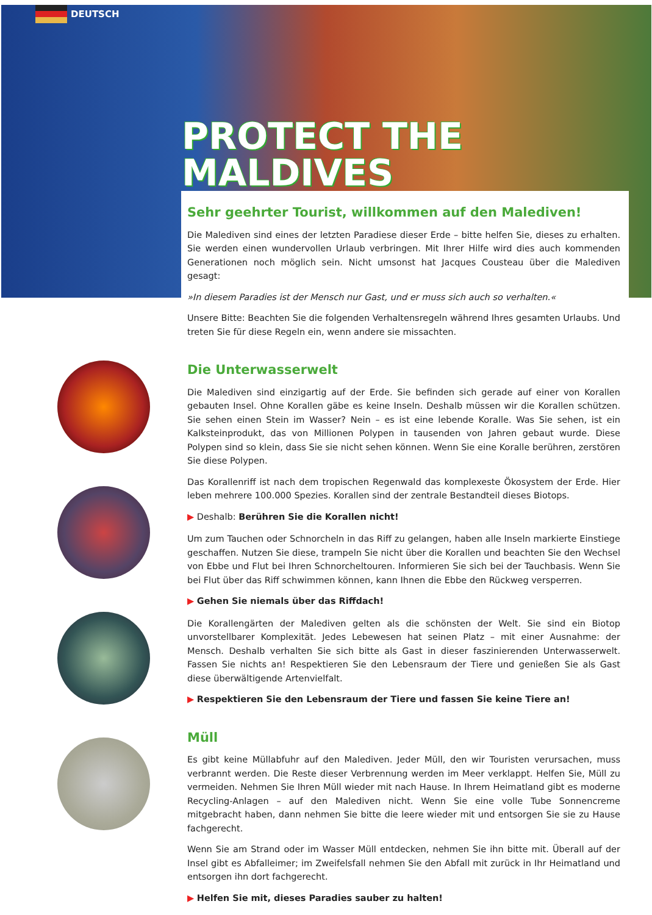DEUTSCH
PROTECT THE MALDIVES
Sehr geehrter Tourist, willkommen auf den Malediven!
Die Malediven sind eines der letzten Paradiese dieser Erde – bitte helfen Sie, dieses zu erhalten. Sie werden einen wundervollen Urlaub verbringen. Mit Ihrer Hilfe wird dies auch kommenden Generationen noch möglich sein. Nicht umsonst hat Jacques Cousteau über die Malediven gesagt:
»In diesem Paradies ist der Mensch nur Gast, und er muss sich auch so verhalten.«
Unsere Bitte: Beachten Sie die folgenden Verhaltensregeln während Ihres gesamten Urlaubs. Und treten Sie für diese Regeln ein, wenn andere sie missachten.
Die Unterwasserwelt
Die Malediven sind einzigartig auf der Erde. Sie befinden sich gerade auf einer von Korallen gebauten Insel. Ohne Korallen gäbe es keine Inseln. Deshalb müssen wir die Korallen schützen. Sie sehen einen Stein im Wasser? Nein – es ist eine lebende Koralle. Was Sie sehen, ist ein Kalksteinprodukt, das von Millionen Polypen in tausenden von Jahren gebaut wurde. Diese Polypen sind so klein, dass Sie sie nicht sehen können. Wenn Sie eine Koralle berühren, zerstören Sie diese Polypen.
Das Korallenriff ist nach dem tropischen Regenwald das komplexeste Ökosystem der Erde. Hier leben mehrere 100.000 Spezies. Korallen sind der zentrale Bestandteil dieses Biotops.
▶ Deshalb: Berühren Sie die Korallen nicht!
Um zum Tauchen oder Schnorcheln in das Riff zu gelangen, haben alle Inseln markierte Einstiege geschaffen. Nutzen Sie diese, trampeln Sie nicht über die Korallen und beachten Sie den Wechsel von Ebbe und Flut bei Ihren Schnorcheltouren. Informieren Sie sich bei der Tauchbasis. Wenn Sie bei Flut über das Riff schwimmen können, kann Ihnen die Ebbe den Rückweg versperren.
▶ Gehen Sie niemals über das Riffdach!
Die Korallengärten der Malediven gelten als die schönsten der Welt. Sie sind ein Biotop unvorstellbarer Komplexität. Jedes Lebewesen hat seinen Platz – mit einer Ausnahme: der Mensch. Deshalb verhalten Sie sich bitte als Gast in dieser faszinierenden Unterwasserwelt. Fassen Sie nichts an! Respektieren Sie den Lebensraum der Tiere und genießen Sie als Gast diese überwältigende Artenvielfalt.
▶ Respektieren Sie den Lebensraum der Tiere und fassen Sie keine Tiere an!
Müll
Es gibt keine Müllabfuhr auf den Malediven. Jeder Müll, den wir Touristen verursachen, muss verbrannt werden. Die Reste dieser Verbrennung werden im Meer verklappt. Helfen Sie, Müll zu vermeiden. Nehmen Sie Ihren Müll wieder mit nach Hause. In Ihrem Heimatland gibt es moderne Recycling-Anlagen – auf den Malediven nicht. Wenn Sie eine volle Tube Sonnencreme mitgebracht haben, dann nehmen Sie bitte die leere wieder mit und entsorgen Sie sie zu Hause fachgerecht.
Wenn Sie am Strand oder im Wasser Müll entdecken, nehmen Sie ihn bitte mit. Überall auf der Insel gibt es Abfalleimer; im Zweifelsfall nehmen Sie den Abfall mit zurück in Ihr Heimatland und entsorgen ihn dort fachgerecht.
▶ Helfen Sie mit, dieses Paradies sauber zu halten!